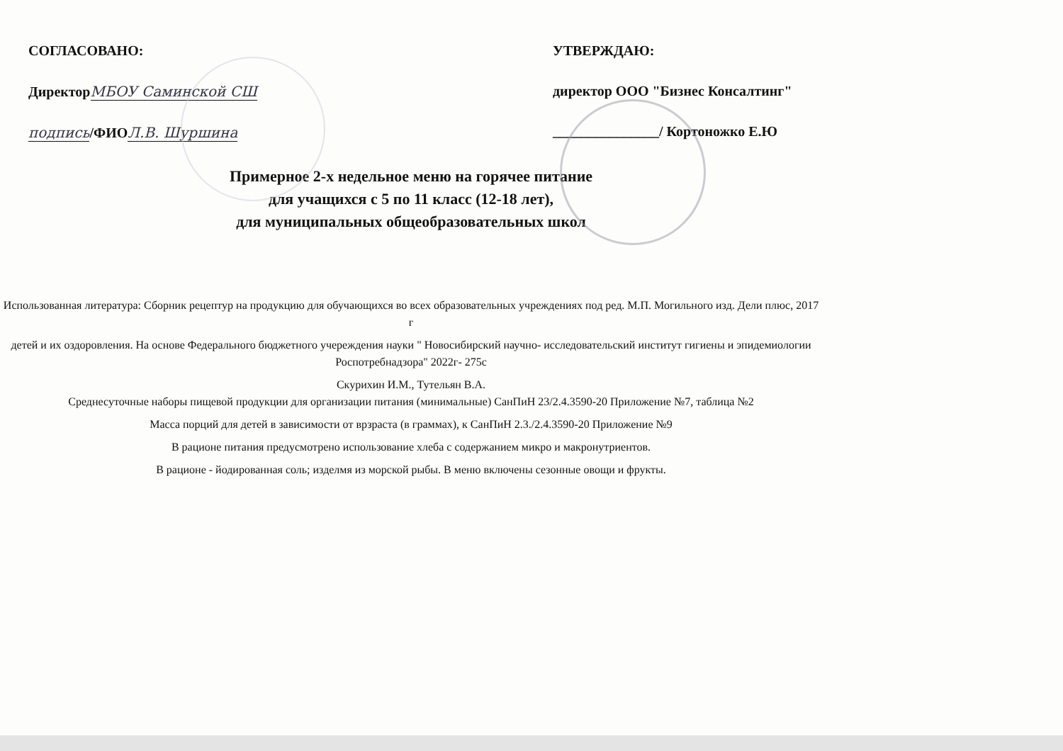СОГЛАСОВАНО:
ДиректорМБОУ Саминской СШ
подпись/ФИОЛ.В. Шуршина
УТВЕРЖДАЮ:
директор ООО "Бизнес Консалтинг"
_______________/ Кортоножко Е.Ю
Примерное 2-х недельное меню на горячее питание
для учащихся с 5 по 11 класс (12-18 лет),
для муниципальных общеобразовательных школ
Использованная литература: Сборник рецептур на продукцию для обучающихся во всех образовательных учреждениях под ред. М.П. Могильного изд. Дели плюс, 2017 г
детей и их оздоровления. На основе Федерального бюджетного учереждения науки " Новосибирский научно- исследовательский институт гигиены и эпидемиологии Роспотребнадзора" 2022г- 275с
Скурихин И.М., Тутельян В.А.
Среднесуточные наборы пищевой продукции для организации питания (минимальные) СанПиН 23/2.4.3590-20 Приложение №7, таблица №2
Масса порций для детей в зависимости от врзраста (в граммах), к СанПиН 2.3./2.4.3590-20 Приложение №9
В рационе питания предусмотрено использование хлеба с содержанием микро и макронутриентов.
В рационе - йодированная соль; изделмя из морской рыбы. В меню включены сезонные овощи и фрукты.